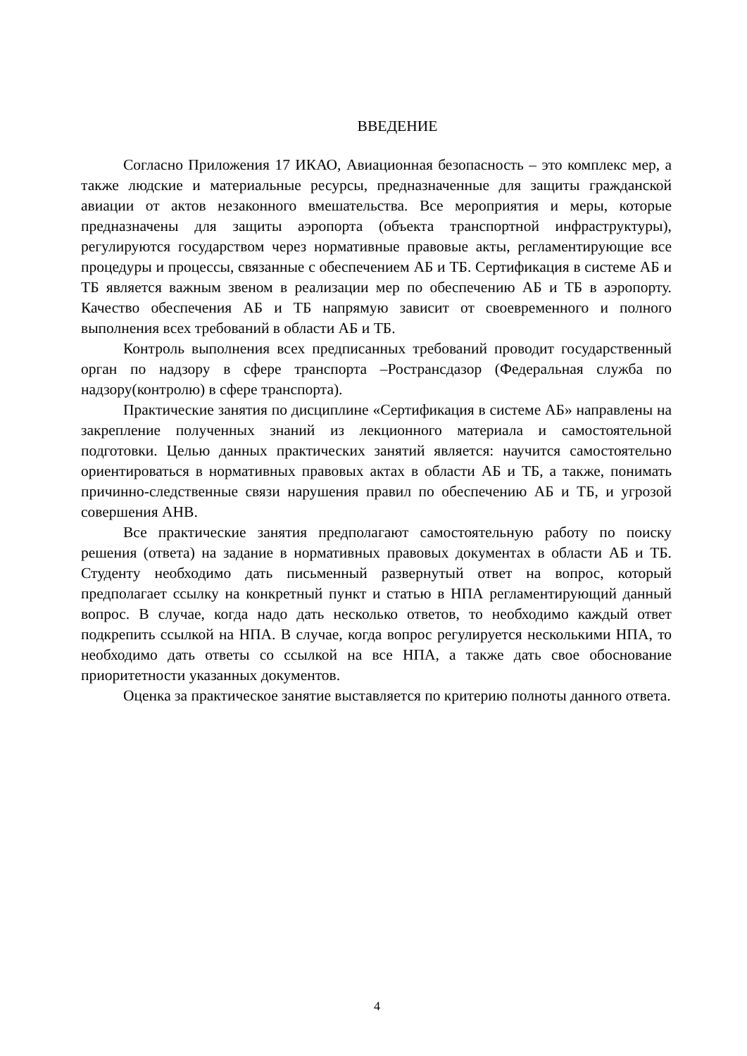ВВЕДЕНИЕ
Согласно Приложения 17 ИКАО, Авиационная безопасность – это комплекс мер, а также людские и материальные ресурсы, предназначенные для защиты гражданской авиации от актов незаконного вмешательства. Все мероприятия и меры, которые предназначены для защиты аэропорта (объекта транспортной инфраструктуры), регулируются государством через нормативные правовые акты, регламентирующие все процедуры и процессы, связанные с обеспечением АБ и ТБ. Сертификация в системе АБ и ТБ является важным звеном в реализации мер по обеспечению АБ и ТБ в аэропорту. Качество обеспечения АБ и ТБ напрямую зависит от своевременного и полного выполнения всех требований в области АБ и ТБ.
Контроль выполнения всех предписанных требований проводит государственный орган по надзору в сфере транспорта –Ространсдазор (Федеральная служба по надзору(контролю) в сфере транспорта).
Практические занятия по дисциплине «Сертификация в системе АБ» направлены на закрепление полученных знаний из лекционного материала и самостоятельной подготовки. Целью данных практических занятий является: научится самостоятельно ориентироваться в нормативных правовых актах в области АБ и ТБ, а также, понимать причинно-следственные связи нарушения правил по обеспечению АБ и ТБ, и угрозой совершения АНВ.
Все практические занятия предполагают самостоятельную работу по поиску решения (ответа) на задание в нормативных правовых документах в области АБ и ТБ. Студенту необходимо дать письменный развернутый ответ на вопрос, который предполагает ссылку на конкретный пункт и статью в НПА регламентирующий данный вопрос. В случае, когда надо дать несколько ответов, то необходимо каждый ответ подкрепить ссылкой на НПА. В случае, когда вопрос регулируется несколькими НПА, то необходимо дать ответы со ссылкой на все НПА, а также дать свое обоснование приоритетности указанных документов.
Оценка за практическое занятие выставляется по критерию полноты данного ответа.
4